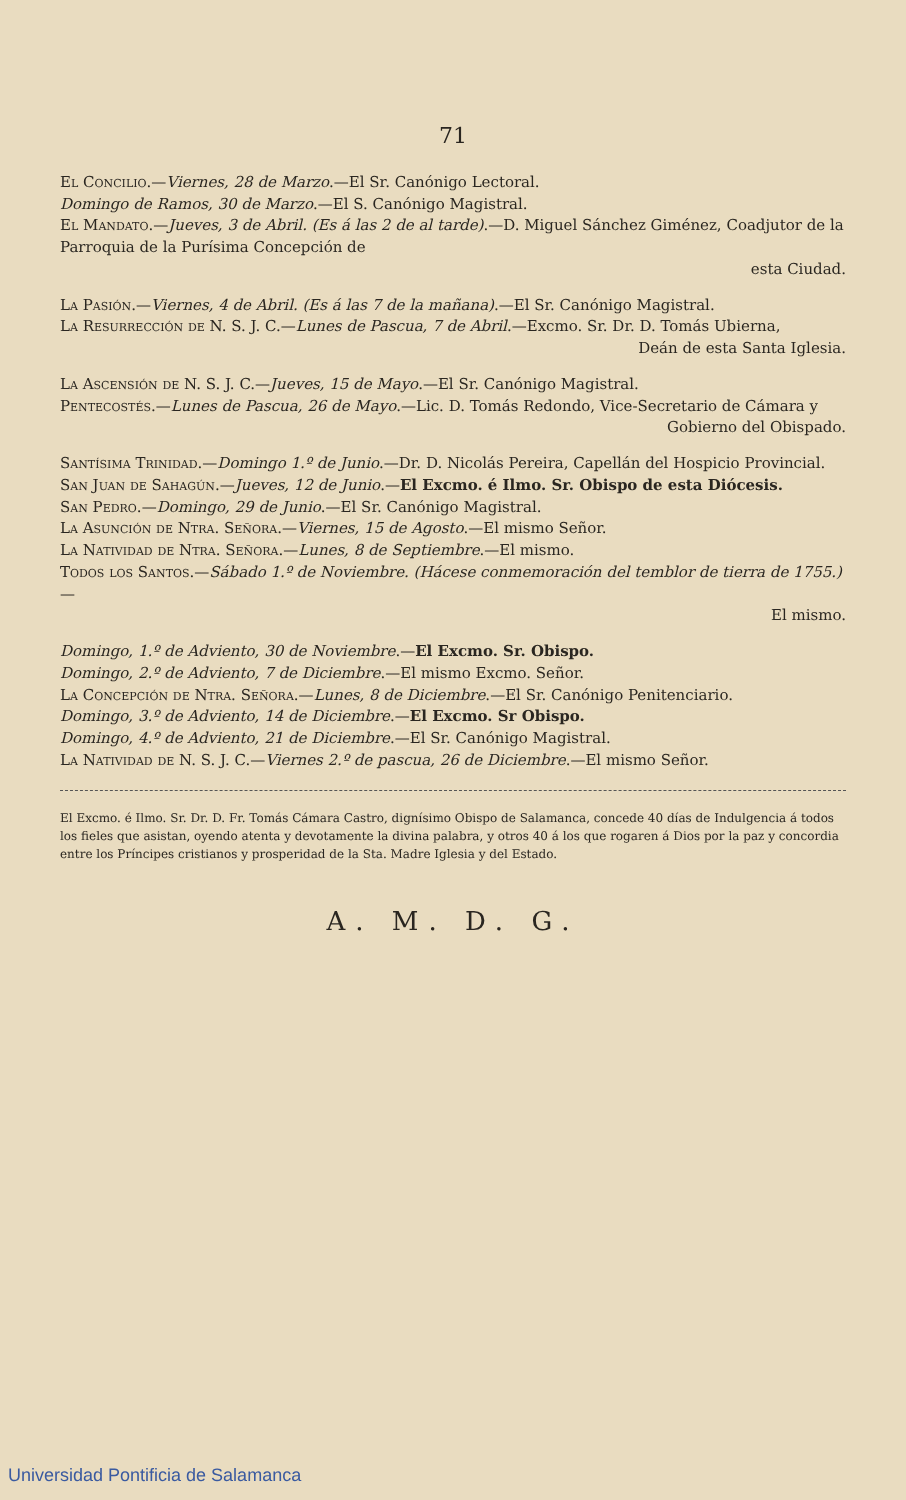71
El Concilio.—Viernes, 28 de Marzo.—El Sr. Canónigo Lectoral.
Domingo de Ramos, 30 de Marzo.—El S. Canónigo Magistral.
El Mandato.—Jueves, 3 de Abril. (Es á las 2 de al tarde).—D. Miguel Sánchez Giménez, Coadjutor de la Parroquia de la Purísima Concepción de
esta Ciudad.
La Pasión.—Viernes, 4 de Abril. (Es á las 7 de la mañana).—El Sr. Canónigo Magistral.
La Resurrección de N. S. J. C.—Lunes de Pascua, 7 de Abril.—Excmo. Sr. Dr. D. Tomás Ubierna,
Deán de esta Santa Iglesia.
La Ascensión de N. S. J. C.—Jueves, 15 de Mayo.—El Sr. Canónigo Magistral.
Pentecostés.—Lunes de Pascua, 26 de Mayo.—Lic. D. Tomás Redondo, Vice-Secretario de Cámara y
Gobierno del Obispado.
Santísima Trinidad.—Domingo 1.º de Junio.—Dr. D. Nicolás Pereira, Capellán del Hospicio Provincial.
San Juan de Sahagún.—Jueves, 12 de Junio.—El Excmo. é Ilmo. Sr. Obispo de esta Diócesis.
San Pedro.—Domingo, 29 de Junio.—El Sr. Canónigo Magistral.
La Asunción de Ntra. Señora.—Viernes, 15 de Agosto.—El mismo Señor.
La Natividad de Ntra. Señora.—Lunes, 8 de Septiembre.—El mismo.
Todos los Santos.—Sábado 1.º de Noviembre. (Hácese conmemoración del temblor de tierra de 1755.)—
El mismo.
Domingo, 1.º de Adviento, 30 de Noviembre.—El Excmo. Sr. Obispo.
Domingo, 2.º de Adviento, 7 de Diciembre.—El mismo Excmo. Señor.
La Concepción de Ntra. Señora.—Lunes, 8 de Diciembre.—El Sr. Canónigo Penitenciario.
Domingo, 3.º de Adviento, 14 de Diciembre.—El Excmo. Sr Obispo.
Domingo, 4.º de Adviento, 21 de Diciembre.—El Sr. Canónigo Magistral.
La Natividad de N. S. J. C.—Viernes 2.º de pascua, 26 de Diciembre.—El mismo Señor.
El Excmo. é Ilmo. Sr. Dr. D. Fr. Tomás Cámara Castro, dignísimo Obispo de Salamanca, concede 40 días de Indulgencia á todos los fieles que asistan, oyendo atenta y devotamente la divina palabra, y otros 40 á los que rogaren á Dios por la paz y concordia entre los Príncipes cristianos y prosperidad de la Sta. Madre Iglesia y del Estado.
A. M. D. G.
Universidad Pontificia de Salamanca